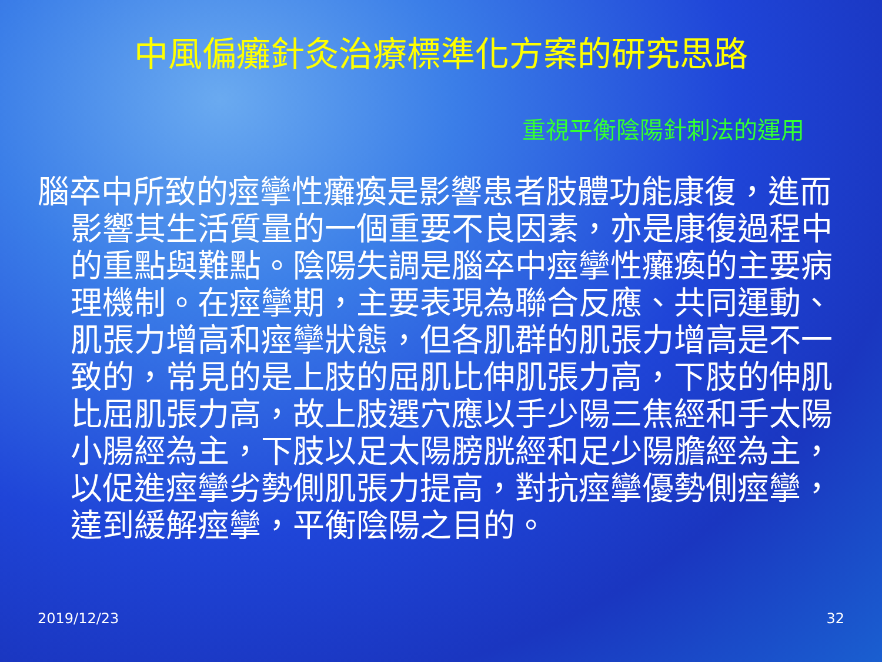中風偏癱針灸治療標準化方案的研究思路
重視平衡陰陽針刺法的運用
腦卒中所致的痙攣性癱瘓是影響患者肢體功能康復，進而影響其生活質量的一個重要不良因素，亦是康復過程中的重點與難點。陰陽失調是腦卒中痙攣性癱瘓的主要病理機制。在痙攣期，主要表現為聯合反應、共同運動、肌張力增高和痙攣狀態，但各肌群的肌張力增高是不一致的，常見的是上肢的屈肌比伸肌張力高，下肢的伸肌比屈肌張力高，故上肢選穴應以手少陽三焦經和手太陽小腸經為主，下肢以足太陽膀胱經和足少陽膽經為主，以促進痙攣劣勢側肌張力提高，對抗痙攣優勢側痙攣，達到緩解痙攣，平衡陰陽之目的。
2019/12/23 32